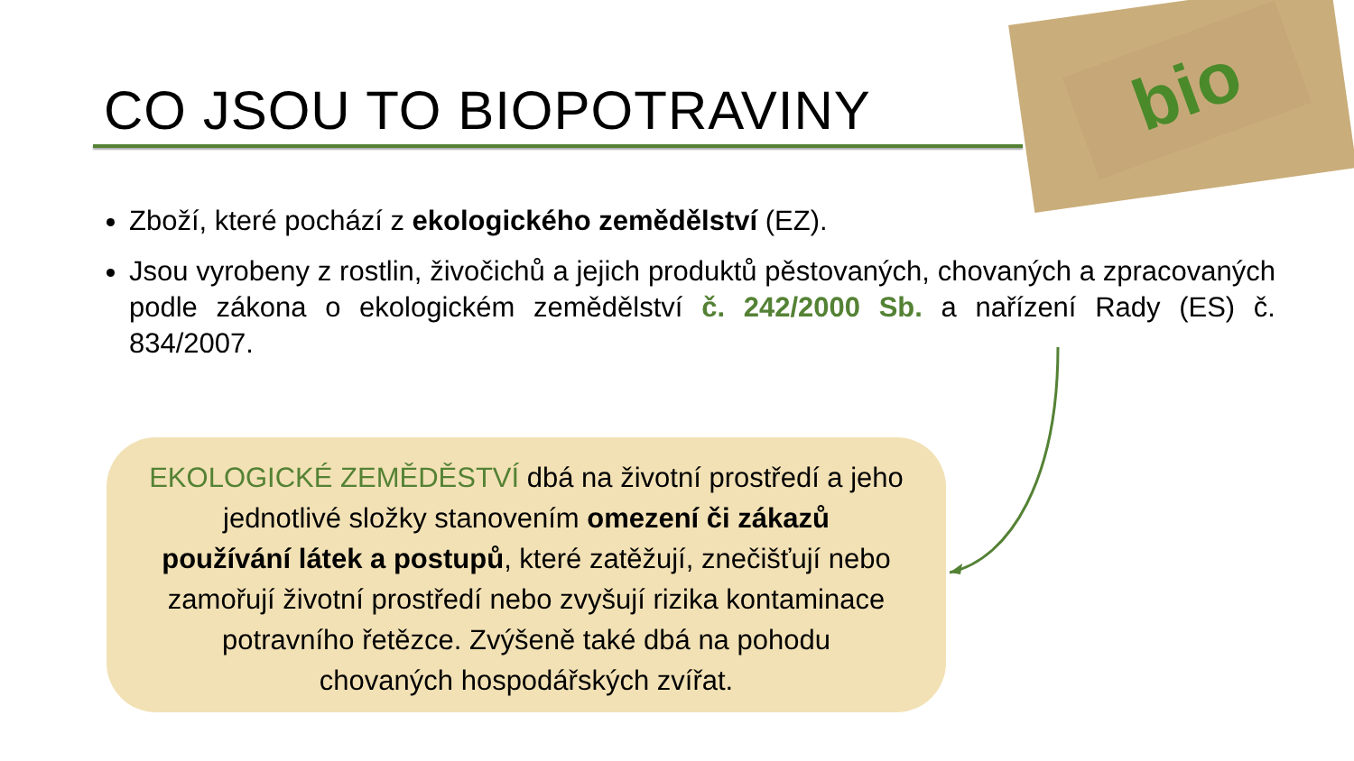bio
CO JSOU TO BIOPOTRAVINY
Zboží, které pochází z ekologického zemědělství (EZ).
Jsou vyrobeny z rostlin, živočichů a jejich produktů pěstovaných, chovaných a zpracovaných podle zákona o ekologickém zemědělství č. 242/2000 Sb. a nařízení Rady (ES) č. 834/2007.
EKOLOGICKÉ ZEMĚDĚSTVÍ dbá na životní prostředí a jeho
jednotlivé složky stanovením omezení či zákazů
používání látek a postupů, které zatěžují, znečišťují nebo
zamořují životní prostředí nebo zvyšují rizika kontaminace
potravního řetězce. Zvýšeně také dbá na pohodu
chovaných hospodářských zvířat.